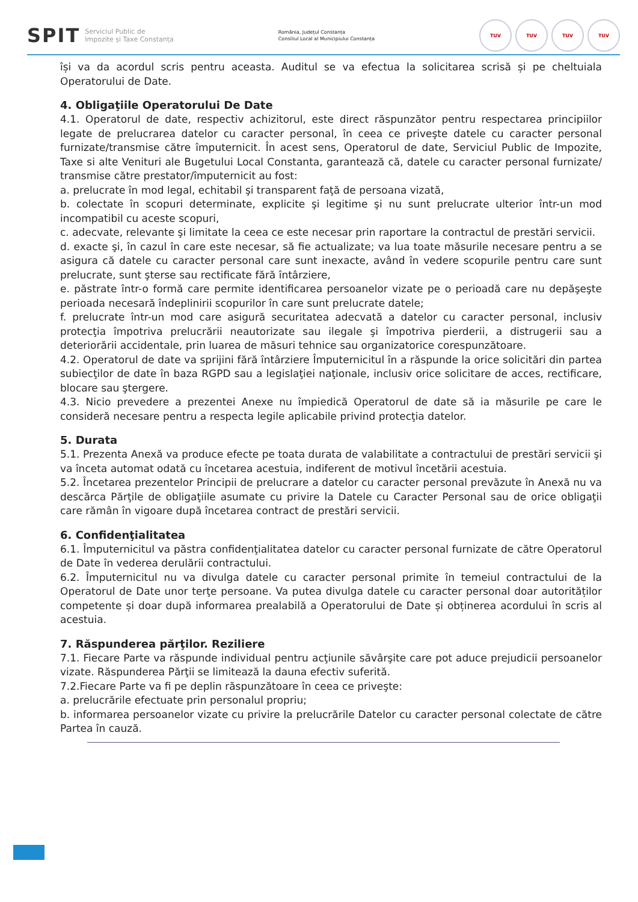SPIT Serviciul Public de
Impozite și Taxe Constanța
România, Județul Constanța
Consiliul Local al Municipiului Constanța
TUV TUV TUV TUV
își va da acordul scris pentru aceasta. Auditul se va efectua la solicitarea scrisă și pe cheltuiala Operatorului de Date.
4. Obligaţiile Operatorului De Date
4.1. Operatorul de date, respectiv achizitorul, este direct răspunzător pentru respectarea principiilor legate de prelucrarea datelor cu caracter personal, în ceea ce priveşte datele cu caracter personal furnizate/transmise către împuternicit. În acest sens, Operatorul de date, Serviciul Public de Impozite, Taxe si alte Venituri ale Bugetului Local Constanta, garantează că, datele cu caracter personal furnizate/ transmise către prestator/împuternicit au fost:
a. prelucrate în mod legal, echitabil şi transparent faţă de persoana vizată,
b. colectate în scopuri determinate, explicite şi legitime şi nu sunt prelucrate ulterior într-un mod incompatibil cu aceste scopuri,
c. adecvate, relevante şi limitate la ceea ce este necesar prin raportare la contractul de prestări servicii.
d. exacte şi, în cazul în care este necesar, să fie actualizate; va lua toate măsurile necesare pentru a se asigura că datele cu caracter personal care sunt inexacte, având în vedere scopurile pentru care sunt prelucrate, sunt şterse sau rectificate fără întârziere,
e. păstrate într-o formă care permite identificarea persoanelor vizate pe o perioadă care nu depăşeşte perioada necesară îndeplinirii scopurilor în care sunt prelucrate datele;
f. prelucrate într-un mod care asigură securitatea adecvată a datelor cu caracter personal, inclusiv protecţia împotriva prelucrării neautorizate sau ilegale şi împotriva pierderii, a distrugerii sau a deteriorării accidentale, prin luarea de măsuri tehnice sau organizatorice corespunzătoare.
4.2. Operatorul de date va sprijini fără întârziere Împuternicitul în a răspunde la orice solicitări din partea subiecţilor de date în baza RGPD sau a legislaţiei naţionale, inclusiv orice solicitare de acces, rectificare, blocare sau ştergere.
4.3. Nicio prevedere a prezentei Anexe nu împiedică Operatorul de date să ia măsurile pe care le consideră necesare pentru a respecta legile aplicabile privind protecţia datelor.
5. Durata
5.1. Prezenta Anexă va produce efecte pe toata durata de valabilitate a contractului de prestări servicii şi va înceta automat odată cu încetarea acestuia, indiferent de motivul încetării acestuia.
5.2. Încetarea prezentelor Principii de prelucrare a datelor cu caracter personal prevăzute în Anexă nu va descărca Părţile de obligaţiile asumate cu privire la Datele cu Caracter Personal sau de orice obligaţii care rămân în vigoare după încetarea contract de prestări servicii.
6. Confidenţialitatea
6.1. Împuternicitul va păstra confidenţialitatea datelor cu caracter personal furnizate de către Operatorul de Date în vederea derulării contractului.
6.2. Împuternicitul nu va divulga datele cu caracter personal primite în temeiul contractului de la Operatorul de Date unor terţe persoane. Va putea divulga datele cu caracter personal doar autorităților competente și doar după informarea prealabilă a Operatorului de Date și obținerea acordului în scris al acestuia.
7. Răspunderea părţilor. Reziliere
7.1. Fiecare Parte va răspunde individual pentru acţiunile săvârşite care pot aduce prejudicii persoanelor vizate. Răspunderea Părţii se limitează la dauna efectiv suferită.
7.2.Fiecare Parte va fi pe deplin răspunzătoare în ceea ce priveşte:
a. prelucrările efectuate prin personalul propriu;
b. informarea persoanelor vizate cu privire la prelucrările Datelor cu caracter personal colectate de către Partea în cauză.